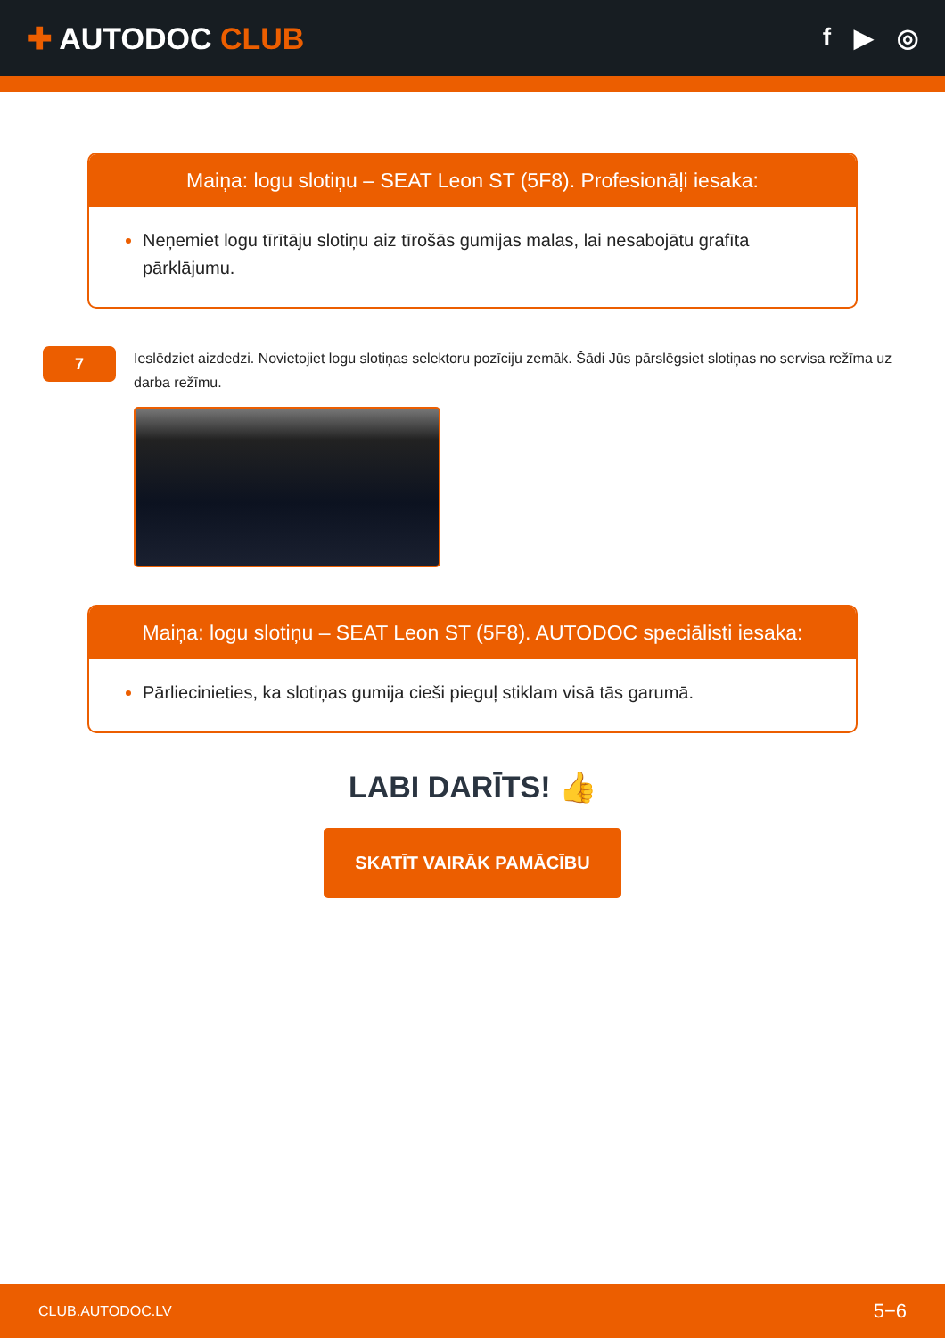✚ AUTODOC CLUB
f ▶ ◎
Maiņa: logu slotiņu – SEAT Leon ST (5F8). Profesionāļi iesaka:
Neņemiet logu tīrītāju slotiņu aiz tīrošās gumijas malas, lai nesabojātu grafīta pārklājumu.
7
Ieslēdziet aizdedzi. Novietojiet logu slotiņas selektoru pozīciju zemāk. Šādi Jūs pārslēgsiet slotiņas no servisa režīma uz darba režīmu.
Maiņa: logu slotiņu – SEAT Leon ST (5F8). AUTODOC speciālisti iesaka:
Pārliecinieties, ka slotiņas gumija cieši pieguļ stiklam visā tās garumā.
LABI DARĪTS! 👍
SKATĪT VAIRĀK PAMĀCĪBU
CLUB.AUTODOC.LV 5−6